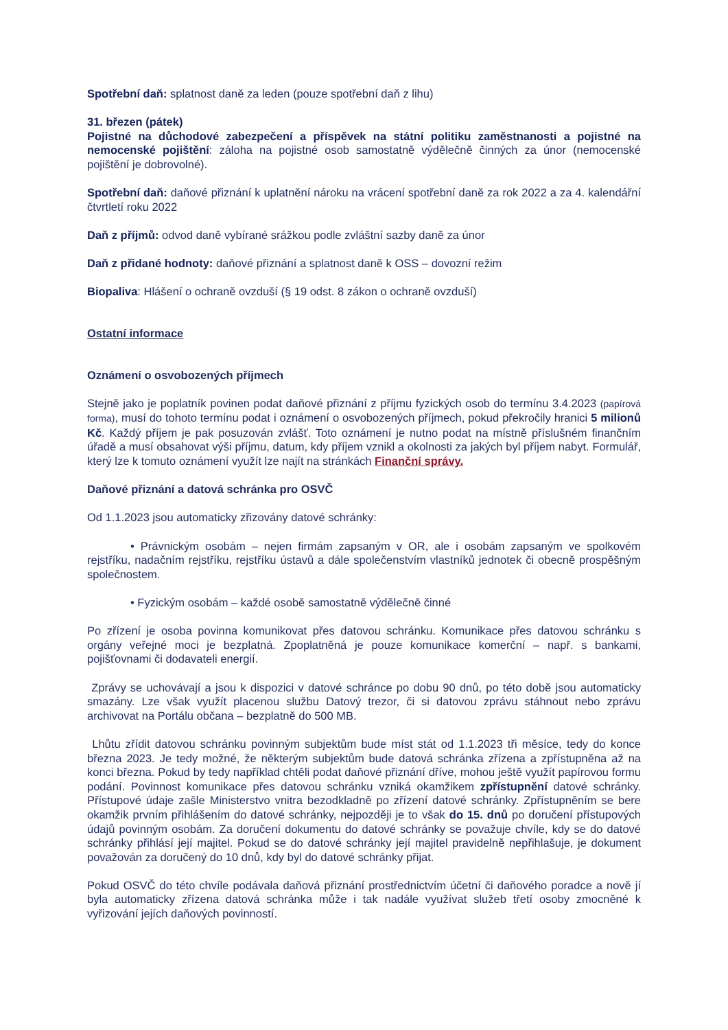Spotřební daň: splatnost daně za leden (pouze spotřební daň z lihu)
31. březen (pátek)
Pojistné na důchodové zabezpečení a příspěvek na státní politiku zaměstnanosti a pojistné na nemocenské pojištění: záloha na pojistné osob samostatně výdělečně činných za únor (nemocenské pojištění je dobrovolné).
Spotřební daň: daňové přiznání k uplatnění nároku na vrácení spotřební daně za rok 2022 a za 4. kalendářní čtvrtletí roku 2022
Daň z příjmů: odvod daně vybírané srážkou podle zvláštní sazby daně za únor
Daň z přidané hodnoty: daňové přiznání a splatnost daně k OSS – dovozní režim
Biopaliva: Hlášení o ochraně ovzduší (§ 19 odst. 8 zákon o ochraně ovzduší)
Ostatní informace
Oznámení o osvobozených příjmech
Stejně jako je poplatník povinen podat daňové přiznání z příjmu fyzických osob do termínu 3.4.2023 (papírová forma), musí do tohoto termínu podat i oznámení o osvobozených příjmech, pokud překročily hranici 5 milionů Kč. Každý příjem je pak posuzován zvlášť. Toto oznámení je nutno podat na místně příslušném finančním úřadě a musí obsahovat výši příjmu, datum, kdy příjem vznikl a okolnosti za jakých byl příjem nabyt. Formulář, který lze k tomuto oznámení využít lze najít na stránkách Finanční správy.
Daňové přiznání a datová schránka pro OSVČ
Od 1.1.2023 jsou automaticky zřizovány datové schránky:
• Právnickým osobám – nejen firmám zapsaným v OR, ale i osobám zapsaným ve spolkovém rejstříku, nadačním rejstříku, rejstříku ústavů a dále společenstvím vlastníků jednotek či obecně prospěšným společnostem.
• Fyzickým osobám – každé osobě samostatně výdělečně činné
Po zřízení je osoba povinna komunikovat přes datovou schránku. Komunikace přes datovou schránku s orgány veřejné moci je bezplatná. Zpoplatněná je pouze komunikace komerční – např. s bankami, pojišťovnami či dodavateli energií.
Zprávy se uchovávají a jsou k dispozici v datové schránce po dobu 90 dnů, po této době jsou automaticky smazány. Lze však využít placenou službu Datový trezor, či si datovou zprávu stáhnout nebo zprávu archivovat na Portálu občana – bezplatně do 500 MB.
Lhůtu zřídit datovou schránku povinným subjektům bude míst stát od 1.1.2023 tři měsíce, tedy do konce března 2023. Je tedy možné, že některým subjektům bude datová schránka zřízena a zpřístupněna až na konci března. Pokud by tedy například chtěli podat daňové přiznání dříve, mohou ještě využít papírovou formu podání. Povinnost komunikace přes datovou schránku vzniká okamžikem zpřístupnění datové schránky. Přístupové údaje zašle Ministerstvo vnitra bezodkladně po zřízení datové schránky. Zpřístupněním se bere okamžik prvním přihlášením do datové schránky, nejpozději je to však do 15. dnů po doručení přístupových údajů povinným osobám. Za doručení dokumentu do datové schránky se považuje chvíle, kdy se do datové schránky přihlásí její majitel. Pokud se do datové schránky její majitel pravidelně nepřihlašuje, je dokument považován za doručený do 10 dnů, kdy byl do datové schránky přijat.
Pokud OSVČ do této chvíle podávala daňová přiznání prostřednictvím účetní či daňového poradce a nově jí byla automaticky zřízena datová schránka může i tak nadále využívat služeb třetí osoby zmocněné k vyřizování jejích daňových povinností.